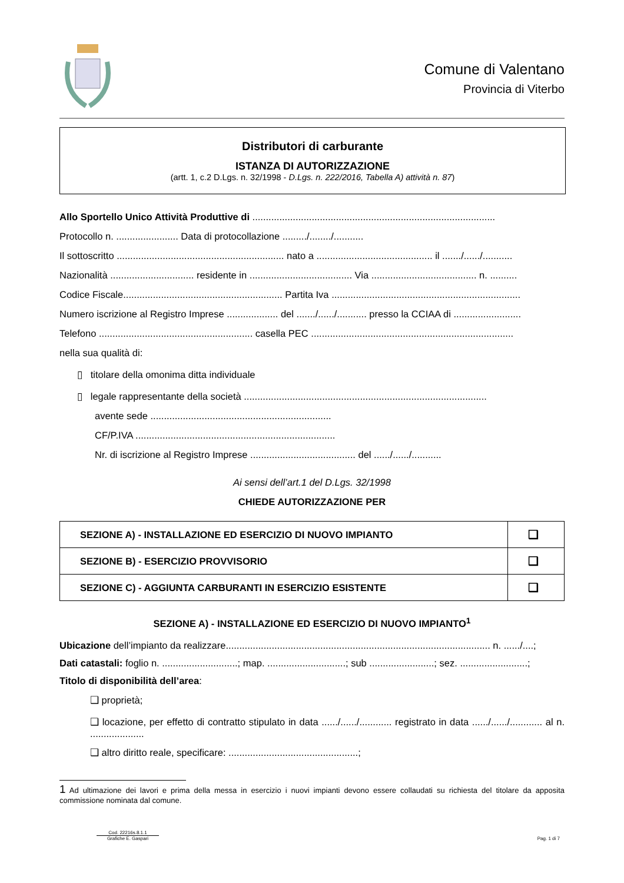Comune di Valentano
Provincia di Viterbo
Distributori di carburante
ISTANZA DI AUTORIZZAZIONE
(artt. 1, c.2 D.Lgs. n. 32/1998 - D.Lgs. n. 222/2016, Tabella A) attività n. 87)
Allo Sportello Unico Attività Produttive di ..........................................................................................
Protocollo n. ....................... Data di protocollazione ........./......../...........
Il sottoscritto .............................................................. nato a ........................................... il ......./....../...........
Nazionalità ............................... residente in ...................................... Via ....................................... n. ..........
Codice Fiscale........................................................... Partita Iva ......................................................................
Numero iscrizione al Registro Imprese ................... del ......./....../........... presso la CCIAA di .........................
Telefono ......................................................... casella PEC ...........................................................................
nella sua qualità di:
▯ titolare della omonima ditta individuale
▯ legale rappresentante della società ..........................................................................................
avente sede ...................................................................
CF/P.IVA ..........................................................................
Nr. di iscrizione al Registro Imprese ....................................... del ....../....../...........
Ai sensi dell’art.1 del D.Lgs. 32/1998
CHIEDE AUTORIZZAZIONE PER
| SEZIONE A) - INSTALLAZIONE ED ESERCIZIO DI NUOVO IMPIANTO | ❑ |
| SEZIONE B) - ESERCIZIO PROVVISORIO | ❑ |
| SEZIONE C) - AGGIUNTA CARBURANTI IN ESERCIZIO ESISTENTE | ❑ |
SEZIONE A) - INSTALLAZIONE ED ESERCIZIO DI NUOVO IMPIANTO<sup>1</sup>
Ubicazione dell’impianto da realizzare.................................................................................................. n. ....../....;
Dati catastali: foglio n. ............................; map. .............................; sub ........................; sez. .........................;
Titolo di disponibilità dell’area:
❑ proprietà;
❑ locazione, per effetto di contratto stipulato in data ....../....../............ registrato in data ....../....../............ al n. ....................
❑ altro diritto reale, specificare: ................................................;
1 Ad ultimazione dei lavori e prima della messa in esercizio i nuovi impianti devono essere collaudati su richiesta del titolare da apposita commissione nominata dal comune.
Cod. 22216s.8.1.1
Grafiche E. Gaspari
Pag. 1 di 7